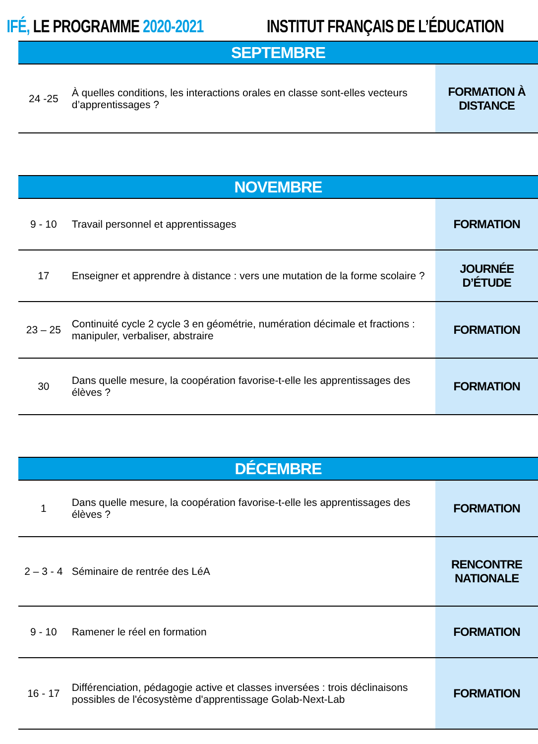IFÉ, LE PROGRAMME 2020-2021 INSTITUT FRANÇAIS DE L’ÉDUCATION
| SEPTEMBRE | | |
| --- | --- | --- |
| 24 -25 | À quelles conditions, les interactions orales en classe sont-elles vecteurs d’apprentissages ? | FORMATION À DISTANCE |
| NOVEMBRE | | |
| --- | --- | --- |
| 9 - 10 | Travail personnel et apprentissages | FORMATION |
| 17 | Enseigner et apprendre à distance : vers une mutation de la forme scolaire ? | JOURNÉE D’ÉTUDE |
| 23 – 25 | Continuité cycle 2 cycle 3 en géométrie, numération décimale et fractions : manipuler, verbaliser, abstraire | FORMATION |
| 30 | Dans quelle mesure, la coopération favorise-t-elle les apprentissages des élèves ? | FORMATION |
| DÉCEMBRE | | |
| --- | --- | --- |
| 1 | Dans quelle mesure, la coopération favorise-t-elle les apprentissages des élèves ? | FORMATION |
| 2 – 3 - 4 | Séminaire de rentrée des LéA | RENCONTRE NATIONALE |
| 9 - 10 | Ramener le réel en formation | FORMATION |
| 16 - 17 | Différenciation, pédagogie active et classes inversées : trois déclinaisons possibles de l'écosystème d'apprentissage Golab-Next-Lab | FORMATION |